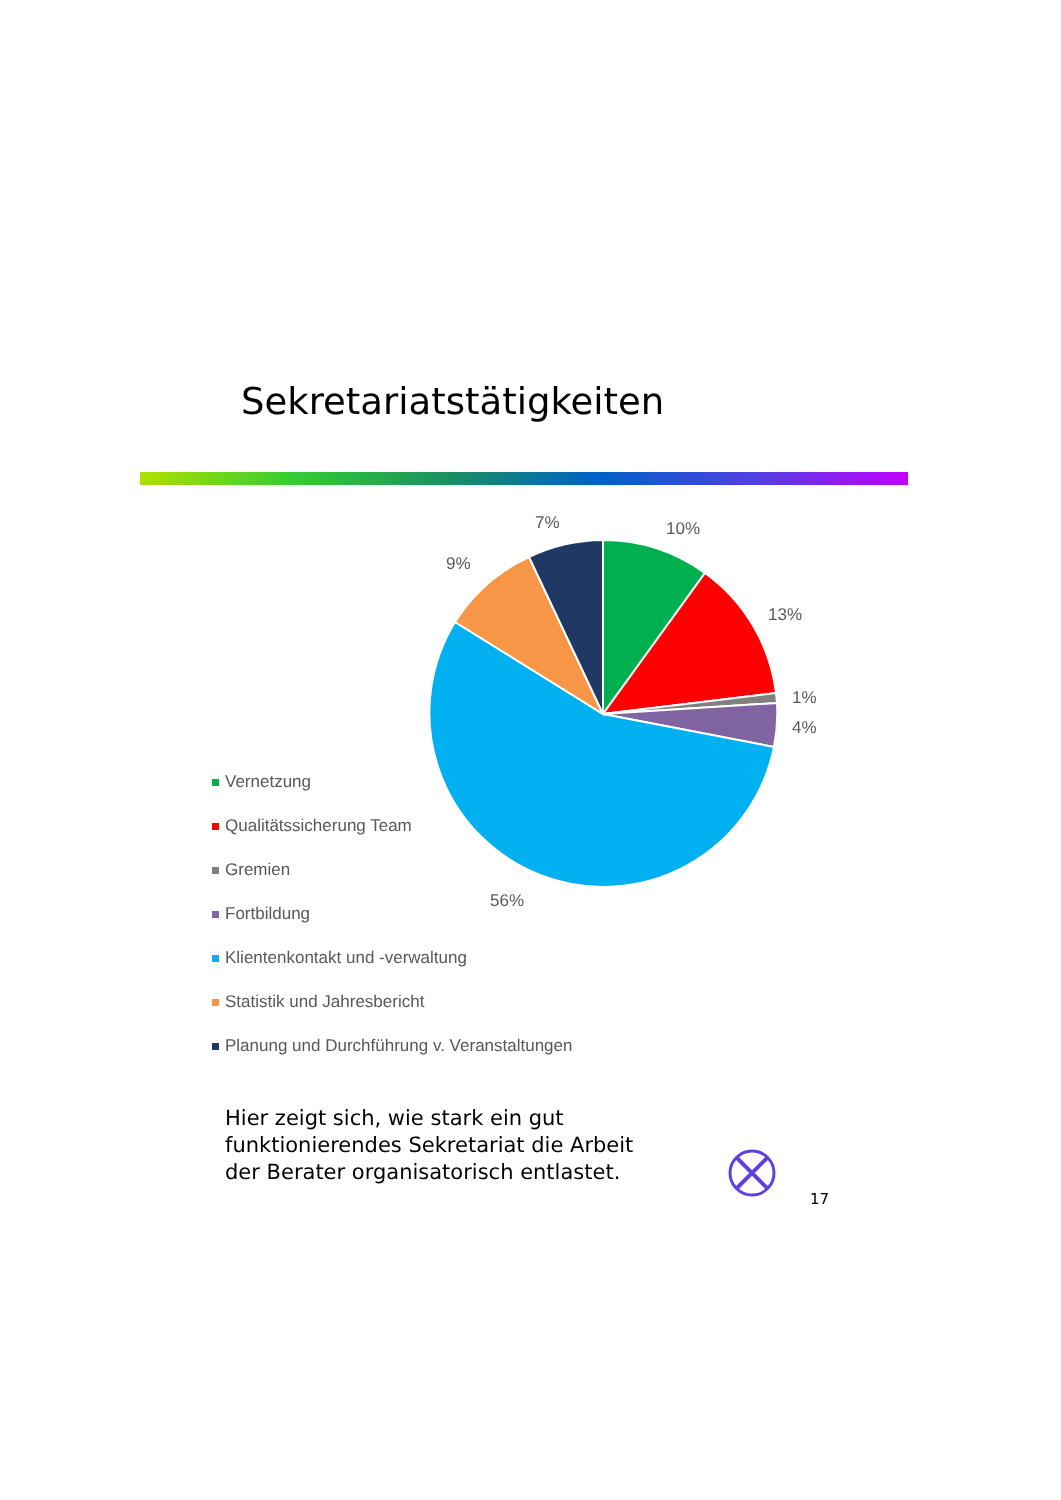Sekretariatstätigkeiten
10%
13%
1%
4%
56%
9%
7%
Vernetzung
Qualitätssicherung Team
Gremien
Fortbildung
Klientenkontakt und -verwaltung
Statistik und Jahresbericht
Planung und Durchführung v. Veranstaltungen
Hier zeigt sich, wie stark ein gut
funktionierendes Sekretariat die Arbeit
der Berater organisatorisch entlastet.
17